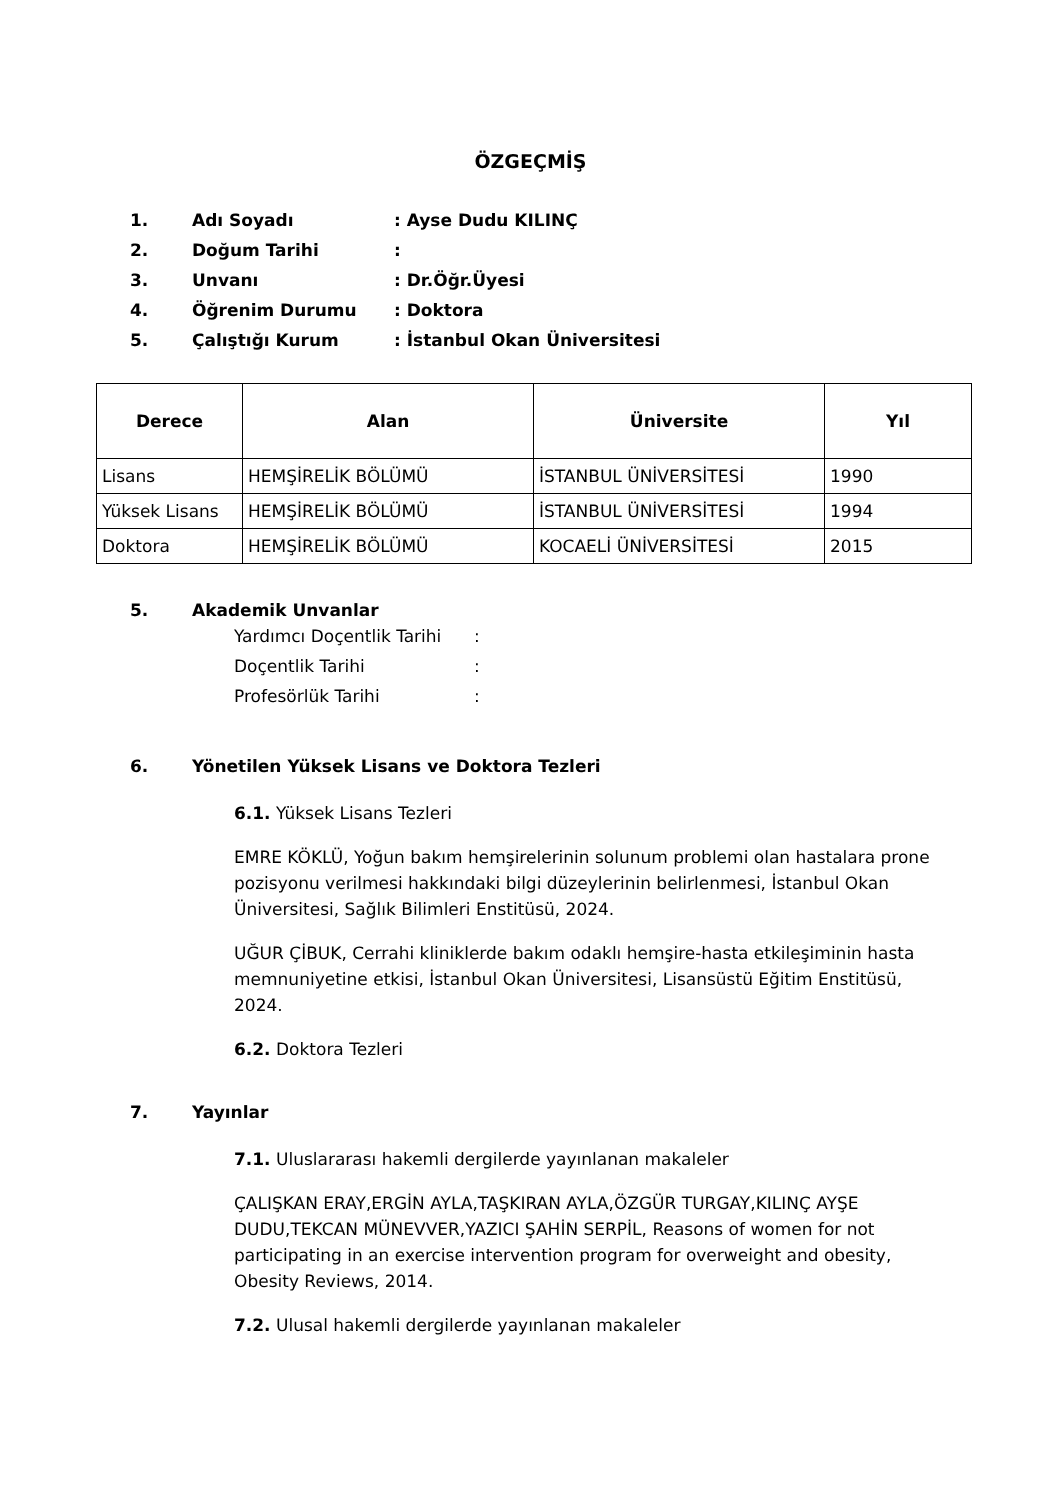ÖZGEÇMİŞ
1. Adı Soyadı: Ayse Dudu KILINÇ
2. Doğum Tarihi:
3. Unvanı: Dr.Öğr.Üyesi
4. Öğrenim Durumu: Doktora
5. Çalıştığı Kurum: İstanbul Okan Üniversitesi
| Derece | Alan | Üniversite | Yıl |
| --- | --- | --- | --- |
| Lisans | HEMŞİRELİK BÖLÜMÜ | İSTANBUL ÜNİVERSİTESİ | 1990 |
| Yüksek Lisans | HEMŞİRELİK BÖLÜMÜ | İSTANBUL ÜNİVERSİTESİ | 1994 |
| Doktora | HEMŞİRELİK BÖLÜMÜ | KOCAELİ ÜNİVERSİTESİ | 2015 |
5. Akademik Unvanlar
Yardımcı Doçentlik Tarihi:
Doçentlik Tarihi:
Profesörlük Tarihi:
6. Yönetilen Yüksek Lisans ve Doktora Tezleri
6.1. Yüksek Lisans Tezleri
EMRE KÖKLÜ, Yoğun bakım hemşirelerinin solunum problemi olan hastalara prone pozisyonu verilmesi hakkındaki bilgi düzeylerinin belirlenmesi, İstanbul Okan Üniversitesi, Sağlık Bilimleri Enstitüsü, 2024.
UĞUR ÇİBUK, Cerrahi kliniklerde bakım odaklı hemşire-hasta etkileşiminin hasta memnuniyetine etkisi, İstanbul Okan Üniversitesi, Lisansüstü Eğitim Enstitüsü, 2024.
6.2. Doktora Tezleri
7. Yayınlar
7.1. Uluslararası hakemli dergilerde yayınlanan makaleler
ÇALIŞKAN ERAY,ERGİN AYLA,TAŞKIRAN AYLA,ÖZGÜR TURGAY,KILINÇ AYŞE DUDU,TEKCAN MÜNEVVER,YAZICI ŞAHİN SERPİL, Reasons of women for not participating in an exercise intervention program for overweight and obesity, Obesity Reviews, 2014.
7.2. Ulusal hakemli dergilerde yayınlanan makaleler